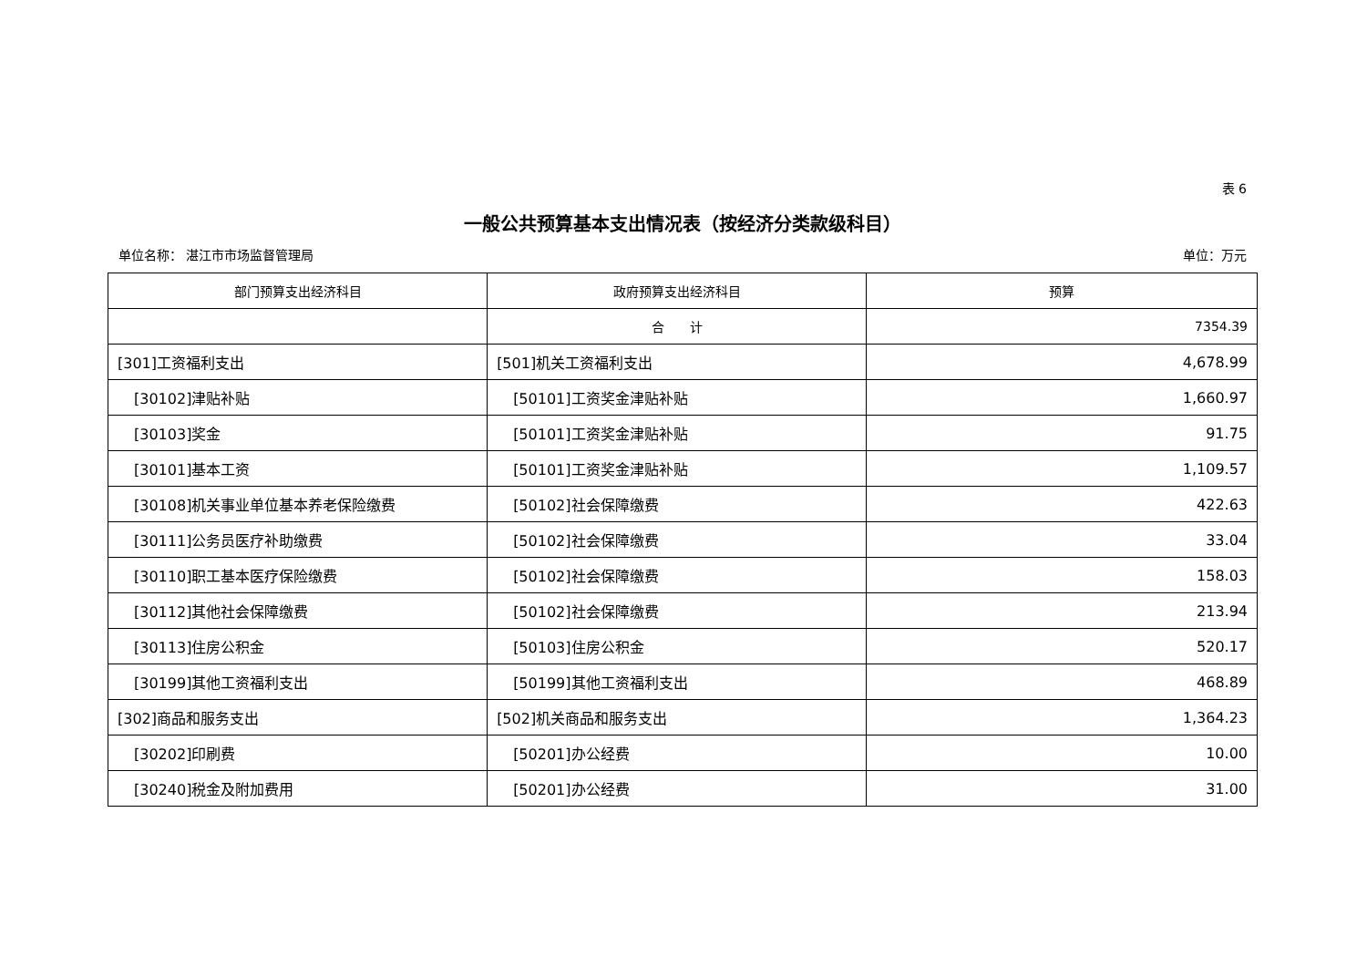表 6
一般公共预算基本支出情况表（按经济分类款级科目）
单位名称： 湛江市市场监督管理局 单位：万元
| 部门预算支出经济科目 | 政府预算支出经济科目 | 预算 |
| --- | --- | --- |
| | 合 计 | 7354.39 |
| [301]工资福利支出 | [501]机关工资福利支出 | 4,678.99 |
| [30102]津贴补贴 | [50101]工资奖金津贴补贴 | 1,660.97 |
| [30103]奖金 | [50101]工资奖金津贴补贴 | 91.75 |
| [30101]基本工资 | [50101]工资奖金津贴补贴 | 1,109.57 |
| [30108]机关事业单位基本养老保险缴费 | [50102]社会保障缴费 | 422.63 |
| [30111]公务员医疗补助缴费 | [50102]社会保障缴费 | 33.04 |
| [30110]职工基本医疗保险缴费 | [50102]社会保障缴费 | 158.03 |
| [30112]其他社会保障缴费 | [50102]社会保障缴费 | 213.94 |
| [30113]住房公积金 | [50103]住房公积金 | 520.17 |
| [30199]其他工资福利支出 | [50199]其他工资福利支出 | 468.89 |
| [302]商品和服务支出 | [502]机关商品和服务支出 | 1,364.23 |
| [30202]印刷费 | [50201]办公经费 | 10.00 |
| [30240]税金及附加费用 | [50201]办公经费 | 31.00 |